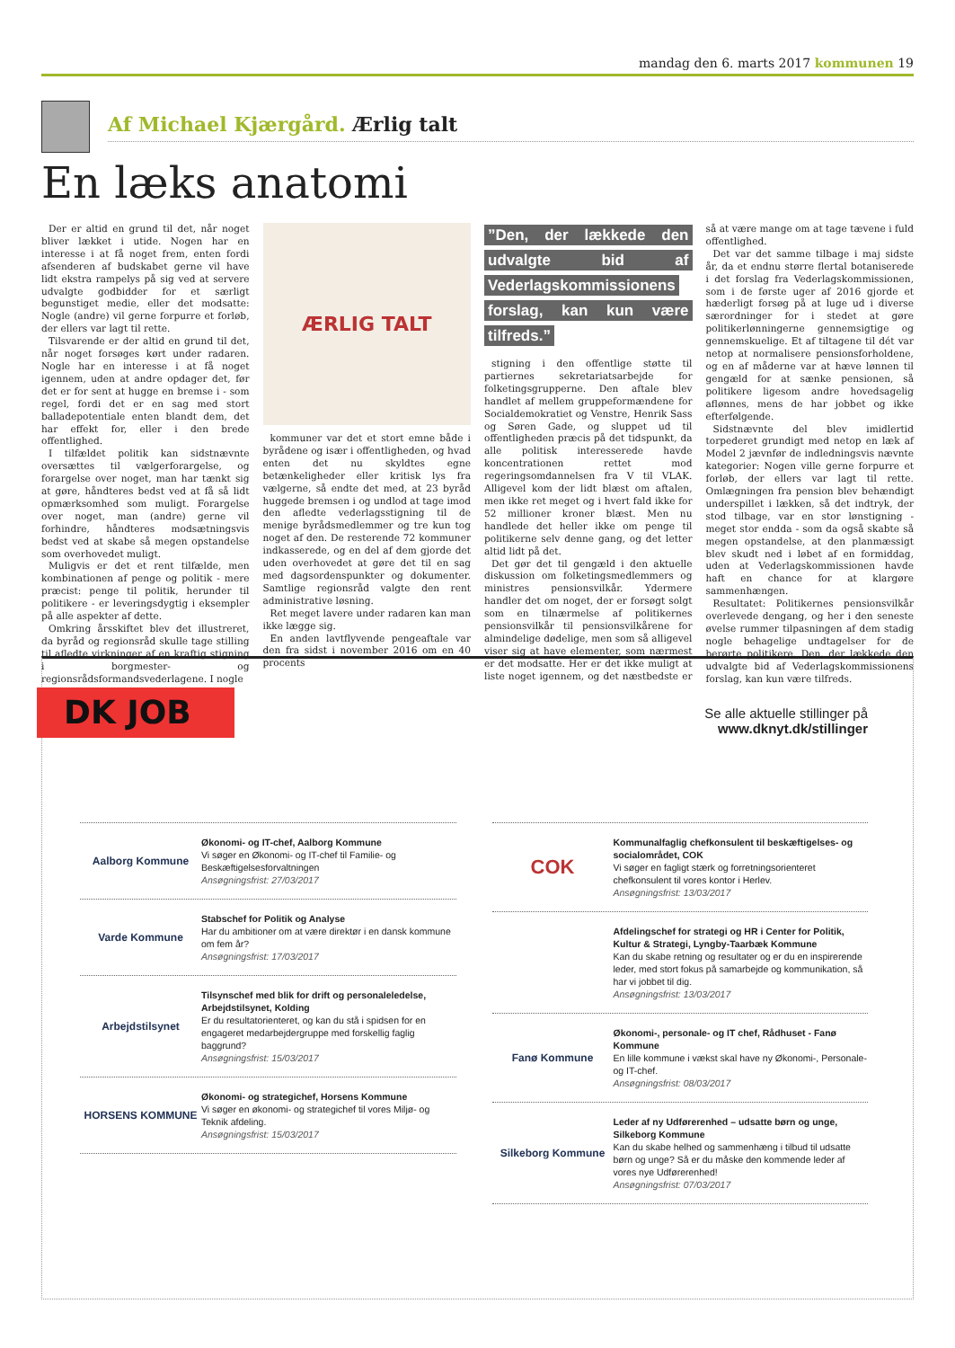mandag den 6. marts 2017 kommunen 19
Af Michael Kjærgård. Ærlig talt
En læks anatomi
Der er altid en grund til det, når noget bliver lækket i utide. Nogen har en interesse i at få noget frem, enten fordi afsenderen af budskabet gerne vil have lidt ekstra rampelys på sig ved at servere udvalgte godbidder for et særligt begunstiget medie, eller det modsatte: Nogle (andre) vil gerne forpurre et forløb, der ellers var lagt til rette.
Tilsvarende er der altid en grund til det, når noget forsøges kørt under radaren. Nogle har en interesse i at få noget igennem, uden at andre opdager det, før det er for sent at hugge en bremse i - som regel, fordi det er en sag med stort balladepotentiale enten blandt dem, det har effekt for, eller i den brede offentlighed.
I tilfældet politik kan sidstnævnte oversættes til vælgerforargelse, og forargelse over noget, man har tænkt sig at gøre, håndteres bedst ved at få så lidt opmærksomhed som muligt. Forargelse over noget, man (andre) gerne vil forhindre, håndteres modsætningsvis bedst ved at skabe så megen opstandelse som overhovedet muligt.
Muligvis er det et rent tilfælde, men kombinationen af penge og politik - mere præcist: penge til politik, herunder til politikere - er leveringsdygtig i eksempler på alle aspekter af dette.
Omkring årsskiftet blev det illustreret, da byråd og regionsråd skulle tage stilling til afledte virkninger af en kraftig stigning i borgmester- og regionsrådsformandsvederlagene. I nogle
ÆRLIG TALT
kommuner var det et stort emne både i byrådene og især i offentligheden, og hvad enten det nu skyldtes egne betænkeligheder eller kritisk lys fra vælgerne, så endte det med, at 23 byråd huggede bremsen i og undlod at tage imod den afledte vederlagsstigning til de menige byrådsmedlemmer og tre kun tog noget af den. De resterende 72 kommuner indkasserede, og en del af dem gjorde det uden overhovedet at gøre det til en sag med dagsordenspunkter og dokumenter. Samtlige regionsråd valgte den rent administrative løsning.
Ret meget lavere under radaren kan man ikke lægge sig.
En anden lavtflyvende pengeaftale var den fra sidst i november 2016 om en 40 procents
”Den, der lækkede den udvalgte bid af Vederlagskommissionens forslag, kan kun være tilfreds.”
stigning i den offentlige støtte til partiernes sekretariatsarbejde for folketingsgrupperne. Den aftale blev handlet af mellem gruppeformændene for Socialdemokratiet og Venstre, Henrik Sass og Søren Gade, og sluppet ud til offentligheden præcis på det tidspunkt, da alle politisk interesserede havde koncentrationen rettet mod regeringsomdannelsen fra V til VLAK. Alligevel kom der lidt blæst om aftalen, men ikke ret meget og i hvert fald ikke for 52 millioner kroner blæst. Men nu handlede det heller ikke om penge til politikerne selv denne gang, og det letter altid lidt på det.
Det gør det til gengæld i den aktuelle diskussion om folketingsmedlemmers og ministres pensionsvilkår. Ydermere handler det om noget, der er forsøgt solgt som en tilnærmelse af politikernes pensionsvilkår til pensionsvilkårene for almindelige dødelige, men som så alligevel viser sig at have elementer, som nærmest er det modsatte. Her er det ikke muligt at liste noget igennem, og det næstbedste er så at være mange om at tage tævene i fuld offentlighed.
Det var det samme tilbage i maj sidste år, da et endnu større flertal botaniserede i det forslag fra Vederlagskommissionen, som i de første uger af 2016 gjorde et hæderligt forsøg på at luge ud i diverse særordninger for i stedet at gøre politikerlønningerne gennemsigtige og gennemskuelige. Et af tiltagene til dét var netop at normalisere pensionsforholdene, og en af måderne var at hæve lønnen til gengæld for at sænke pensionen, så politikere ligesom andre hovedsagelig aflønnes, mens de har jobbet og ikke efterfølgende.
Sidstnævnte del blev imidlertid torpederet grundigt med netop en læk af Model 2 jævnfør de indledningsvis nævnte kategorier: Nogen ville gerne forpurre et forløb, der ellers var lagt til rette. Omlægningen fra pension blev behændigt underspillet i lækken, så det indtryk, der stod tilbage, var en stor lønstigning - meget stor endda - som da også skabte så megen opstandelse, at den planmæssigt blev skudt ned i løbet af en formiddag, uden at Vederlagskommissionen havde haft en chance for at klargøre sammenhængen.
Resultatet: Politikernes pensionsvilkår overlevede dengang, og her i den seneste øvelse rummer tilpasningen af dem stadig nogle behagelige undtagelser for de berørte politikere. Den, der lækkede den udvalgte bid af Vederlagskommissionens forslag, kan kun være tilfreds.
DK JOB
Se alle aktuelle stillinger på
www.dknyt.dk/stillinger
Aalborg Kommune Økonomi- og IT-chef, Aalborg Kommune
Vi søger en Økonomi- og IT-chef til Familie- og Beskæftigelsesforvaltningen
Ansøgningsfrist: 27/03/2017
Varde Kommune Stabschef for Politik og Analyse
Har du ambitioner om at være direktør i en dansk kommune om fem år?
Ansøgningsfrist: 17/03/2017
Arbejdstilsynet Tilsynschef med blik for drift og personaleledelse, Arbejdstilsynet, Kolding
Er du resultatorienteret, og kan du stå i spidsen for en engageret medarbejdergruppe med forskellig faglig baggrund?
Ansøgningsfrist: 15/03/2017
HORSENS KOMMUNE Økonomi- og strategichef, Horsens Kommune
Vi søger en økonomi- og strategichef til vores Miljø- og Teknik afdeling.
Ansøgningsfrist: 15/03/2017
COK
Kommunalfaglig chefkonsulent til beskæftigelses- og socialområdet, COK
Vi søger en fagligt stærk og forretningsorienteret chefkonsulent til vores kontor i Herlev.
Ansøgningsfrist: 13/03/2017
Afdelingschef for strategi og HR i Center for Politik, Kultur & Strategi, Lyngby-Taarbæk Kommune
Kan du skabe retning og resultater og er du en inspirerende leder, med stort fokus på samarbejde og kommunikation, så har vi jobbet til dig.
Ansøgningsfrist: 13/03/2017
Fanø Kommune Økonomi-, personale- og IT chef, Rådhuset - Fanø Kommune
En lille kommune i vækst skal have ny Økonomi-, Personale- og IT-chef.
Ansøgningsfrist: 08/03/2017
Silkeborg Kommune Leder af ny Udførerenhed – udsatte børn og unge, Silkeborg Kommune
Kan du skabe helhed og sammenhæng i tilbud til udsatte børn og unge? Så er du måske den kommende leder af vores nye Udførerenhed!
Ansøgningsfrist: 07/03/2017